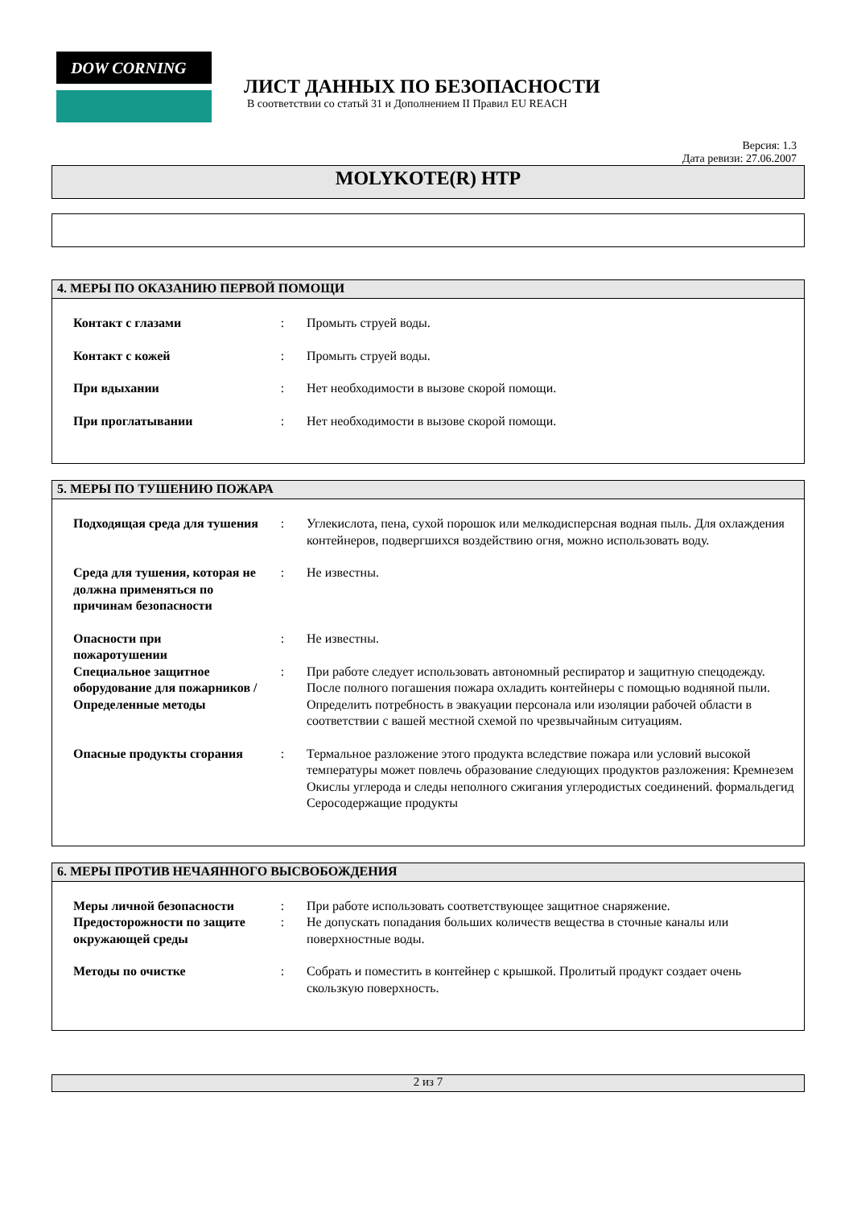DOW CORNING
ЛИСТ ДАННЫХ ПО БЕЗОПАСНОСТИ
В соответствии со статьй 31 и Дополнением II Правил EU REACH
Версия: 1.3
Дата ревизи: 27.06.2007
MOLYKOTE(R) HTP
4. МЕРЫ ПО ОКАЗАНИЮ ПЕРВОЙ ПОМОЩИ
Контакт с глазами : Промыть струей воды.
Контакт с кожей : Промыть струей воды.
При вдыхании : Нет необходимости в вызове скорой помощи.
При проглатывании : Нет необходимости в вызове скорой помощи.
5. МЕРЫ ПО ТУШЕНИЮ ПОЖАРА
Подходящая среда для тушения
: Углекислота, пена, сухой порошок или мелкодисперсная водная пыль. Для охлаждения контейнеров, подвергшихся воздействию огня, можно использовать воду.
Среда для тушения, которая не должна применяться по причинам безопасности
: Не известны.
Опасности при пожаротушении
: Не известны.
Специальное защитное оборудование для пожарников / Определенные методы
: При работе следует использовать автономный респиратор и защитную спецодежду. После полного погашения пожара охладить контейнеры с помощью водняной пыли. Определить потребность в эвакуации персонала или изоляции рабочей области в соответствии с вашей местной схемой по чрезвычайным ситуациям.
Опасные продукты сгорания
: Термальное разложение этого продукта вследствие пожара или условий высокой температуры может повлечь образование следующих продуктов разложения: Кремнезем Окислы углерода и следы неполного сжигания углеродистых соединений. формальдегид Серосодержащие продукты
6. МЕРЫ ПРОТИВ НЕЧАЯННОГО ВЫСВОБОЖДЕНИЯ
Меры личной безопасности
: При работе использовать соответствующее защитное снаряжение.
Предосторожности по защите окружающей среды
: Не допускать попадания больших количеств вещества в сточные каналы или поверхностные воды.
Методы по очистке : Собрать и поместить в контейнер с крышкой. Пролитый продукт создает очень скользкую поверхность.
2 из 7